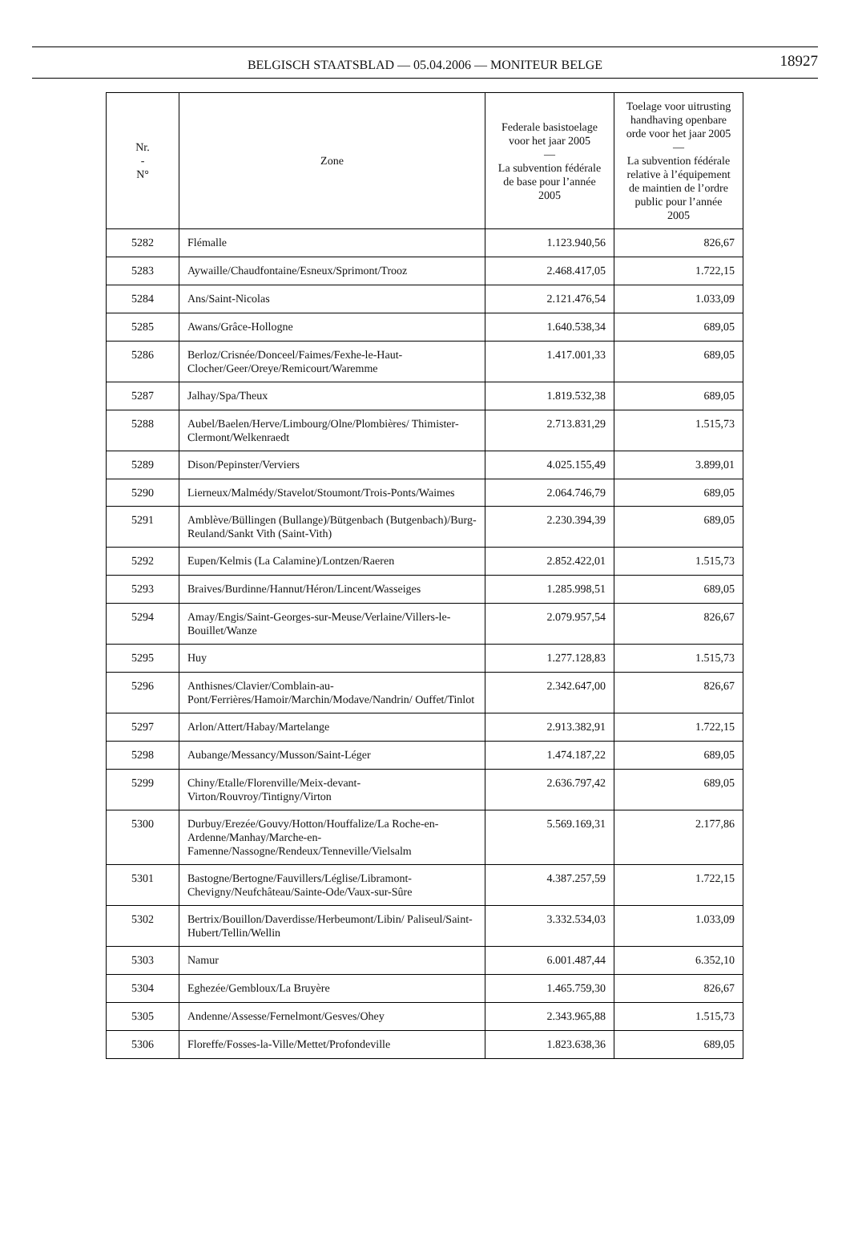BELGISCH STAATSBLAD — 05.04.2006 — MONITEUR BELGE
18927
| Nr. - N° | Zone | Federale basistoelage voor het jaar 2005 — La subvention fédérale de base pour l’année 2005 | Toelage voor uitrusting handhaving openbare orde voor het jaar 2005 — La subvention fédérale relative à l’équipement de maintien de l’ordre public pour l’année 2005 |
| --- | --- | --- | --- |
| 5282 | Flémalle | 1.123.940,56 | 826,67 |
| 5283 | Aywaille/Chaudfontaine/Esneux/Sprimont/Trooz | 2.468.417,05 | 1.722,15 |
| 5284 | Ans/Saint-Nicolas | 2.121.476,54 | 1.033,09 |
| 5285 | Awans/Grâce-Hollogne | 1.640.538,34 | 689,05 |
| 5286 | Berloz/Crisnée/Donceel/Faimes/Fexhe-le-Haut-Clocher/Geer/Oreye/Remicourt/Waremme | 1.417.001,33 | 689,05 |
| 5287 | Jalhay/Spa/Theux | 1.819.532,38 | 689,05 |
| 5288 | Aubel/Baelen/Herve/Limbourg/Olne/Plombières/ Thimister-Clermont/Welkenraedt | 2.713.831,29 | 1.515,73 |
| 5289 | Dison/Pepinster/Verviers | 4.025.155,49 | 3.899,01 |
| 5290 | Lierneux/Malmédy/Stavelot/Stoumont/Trois-Ponts/Waimes | 2.064.746,79 | 689,05 |
| 5291 | Amblève/Büllingen (Bullange)/Bütgenbach (Butgenbach)/Burg-Reuland/Sankt Vith (Saint-Vith) | 2.230.394,39 | 689,05 |
| 5292 | Eupen/Kelmis (La Calamine)/Lontzen/Raeren | 2.852.422,01 | 1.515,73 |
| 5293 | Braives/Burdinne/Hannut/Héron/Lincent/Wasseiges | 1.285.998,51 | 689,05 |
| 5294 | Amay/Engis/Saint-Georges-sur-Meuse/Verlaine/Villers-le-Bouillet/Wanze | 2.079.957,54 | 826,67 |
| 5295 | Huy | 1.277.128,83 | 1.515,73 |
| 5296 | Anthisnes/Clavier/Comblain-au-Pont/Ferrières/Hamoir/Marchin/Modave/Nandrin/ Ouffet/Tinlot | 2.342.647,00 | 826,67 |
| 5297 | Arlon/Attert/Habay/Martelange | 2.913.382,91 | 1.722,15 |
| 5298 | Aubange/Messancy/Musson/Saint-Léger | 1.474.187,22 | 689,05 |
| 5299 | Chiny/Etalle/Florenville/Meix-devant-Virton/Rouvroy/Tintigny/Virton | 2.636.797,42 | 689,05 |
| 5300 | Durbuy/Erezée/Gouvy/Hotton/Houffalize/La Roche-en-Ardenne/Manhay/Marche-en-Famenne/Nassogne/Rendeux/Tenneville/Vielsalm | 5.569.169,31 | 2.177,86 |
| 5301 | Bastogne/Bertogne/Fauvillers/Léglise/Libramont-Chevigny/Neufchâteau/Sainte-Ode/Vaux-sur-Sûre | 4.387.257,59 | 1.722,15 |
| 5302 | Bertrix/Bouillon/Daverdisse/Herbeumont/Libin/ Paliseul/Saint-Hubert/Tellin/Wellin | 3.332.534,03 | 1.033,09 |
| 5303 | Namur | 6.001.487,44 | 6.352,10 |
| 5304 | Eghezée/Gembloux/La Bruyère | 1.465.759,30 | 826,67 |
| 5305 | Andenne/Assesse/Fernelmont/Gesves/Ohey | 2.343.965,88 | 1.515,73 |
| 5306 | Floreffe/Fosses-la-Ville/Mettet/Profondeville | 1.823.638,36 | 689,05 |